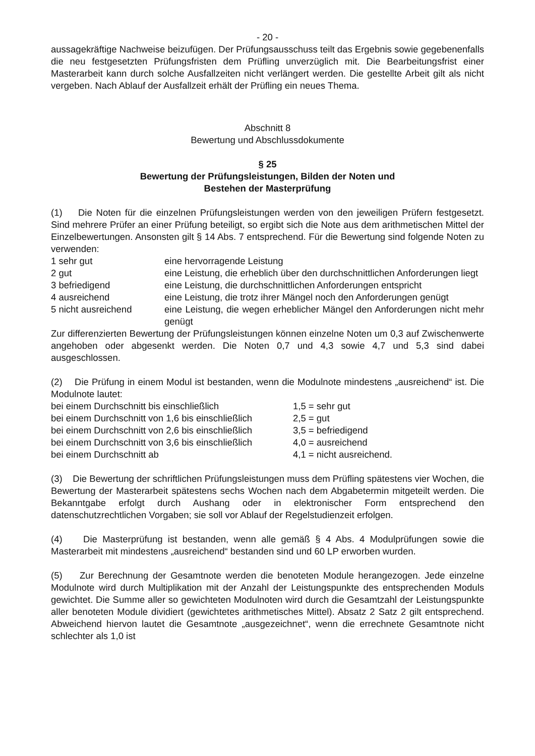- 20 -
aussagekräftige Nachweise beizufügen. Der Prüfungsausschuss teilt das Ergebnis sowie gegebenenfalls die neu festgesetzten Prüfungsfristen dem Prüfling unverzüglich mit. Die Bearbeitungsfrist einer Masterarbeit kann durch solche Ausfallzeiten nicht verlängert werden. Die gestellte Arbeit gilt als nicht vergeben. Nach Ablauf der Ausfallzeit erhält der Prüfling ein neues Thema.
Abschnitt 8
Bewertung und Abschlussdokumente
§ 25
Bewertung der Prüfungsleistungen, Bilden der Noten und
Bestehen der Masterprüfung
(1) Die Noten für die einzelnen Prüfungsleistungen werden von den jeweiligen Prüfern festgesetzt. Sind mehrere Prüfer an einer Prüfung beteiligt, so ergibt sich die Note aus dem arithmetischen Mittel der Einzelbewertungen. Ansonsten gilt § 14 Abs. 7 entsprechend. Für die Bewertung sind folgende Noten zu verwenden:
| 1 sehr gut | eine hervorragende Leistung |
| 2 gut | eine Leistung, die erheblich über den durchschnittlichen Anforderungen liegt |
| 3 befriedigend | eine Leistung, die durchschnittlichen Anforderungen entspricht |
| 4 ausreichend | eine Leistung, die trotz ihrer Mängel noch den Anforderungen genügt |
| 5 nicht ausreichend | eine Leistung, die wegen erheblicher Mängel den Anforderungen nicht mehr genügt |
Zur differenzierten Bewertung der Prüfungsleistungen können einzelne Noten um 0,3 auf Zwischenwerte angehoben oder abgesenkt werden. Die Noten 0,7 und 4,3 sowie 4,7 und 5,3 sind dabei ausgeschlossen.
(2) Die Prüfung in einem Modul ist bestanden, wenn die Modulnote mindestens „ausreichend“ ist. Die Modulnote lautet:
| bei einem Durchschnitt bis einschließlich | 1,5 = sehr gut |
| bei einem Durchschnitt von 1,6 bis einschließlich | 2,5 = gut |
| bei einem Durchschnitt von 2,6 bis einschließlich | 3,5 = befriedigend |
| bei einem Durchschnitt von 3,6 bis einschließlich | 4,0 = ausreichend |
| bei einem Durchschnitt ab | 4,1 = nicht ausreichend. |
(3) Die Bewertung der schriftlichen Prüfungsleistungen muss dem Prüfling spätestens vier Wochen, die Bewertung der Masterarbeit spätestens sechs Wochen nach dem Abgabetermin mitgeteilt werden. Die Bekanntgabe erfolgt durch Aushang oder in elektronischer Form entsprechend den datenschutzrechtlichen Vorgaben; sie soll vor Ablauf der Regelstudienzeit erfolgen.
(4) Die Masterprüfung ist bestanden, wenn alle gemäß § 4 Abs. 4 Modulprüfungen sowie die Masterarbeit mit mindestens „ausreichend“ bestanden sind und 60 LP erworben wurden.
(5) Zur Berechnung der Gesamtnote werden die benoteten Module herangezogen. Jede einzelne Modulnote wird durch Multiplikation mit der Anzahl der Leistungspunkte des entsprechenden Moduls gewichtet. Die Summe aller so gewichteten Modulnoten wird durch die Gesamtzahl der Leistungspunkte aller benoteten Module dividiert (gewichtetes arithmetisches Mittel). Absatz 2 Satz 2 gilt entsprechend. Abweichend hiervon lautet die Gesamtnote „ausgezeichnet“, wenn die errechnete Gesamtnote nicht schlechter als 1,0 ist